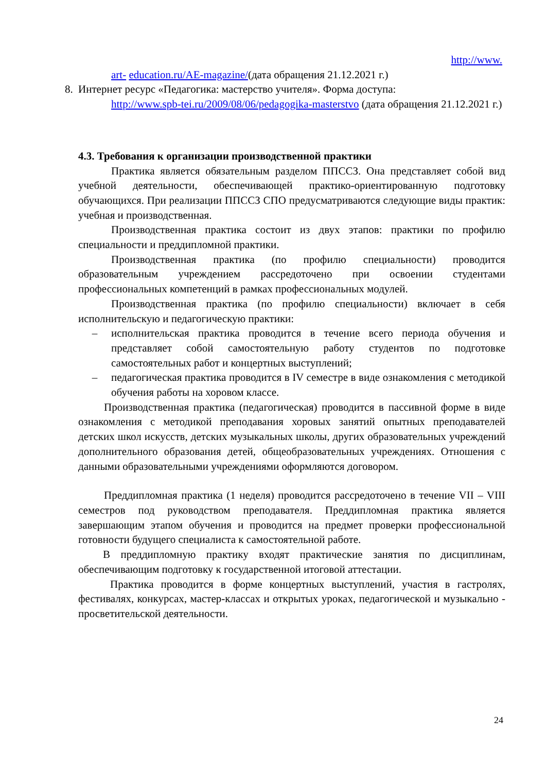http://www.
art- education.ru/AE-magazine/(дата обращения 21.12.2021 г.)
8. Интернет ресурс «Педагогика: мастерство учителя». Форма доступа:
http://www.spb-tei.ru/2009/08/06/pedagogika-masterstvo (дата обращения 21.12.2021 г.)
4.3. Требования к организации производственной практики
Практика является обязательным разделом ППССЗ. Она представляет собой вид учебной деятельности, обеспечивающей практико-ориентированную подготовку обучающихся. При реализации ППССЗ СПО предусматриваются следующие виды практик: учебная и производственная.
Производственная практика состоит из двух этапов: практики по профилю специальности и преддипломной практики.
Производственная практика (по профилю специальности) проводится образовательным учреждением рассредоточено при освоении студентами профессиональных компетенций в рамках профессиональных модулей.
Производственная практика (по профилю специальности) включает в себя исполнительскую и педагогическую практики:
– исполнительская практика проводится в течение всего периода обучения и представляет собой самостоятельную работу студентов по подготовке самостоятельных работ и концертных выступлений;
– педагогическая практика проводится в IV семестре в виде ознакомления с методикой обучения работы на хоровом классе.
Производственная практика (педагогическая) проводится в пассивной форме в виде ознакомления с методикой преподавания хоровых занятий опытных преподавателей детских школ искусств, детских музыкальных школы, других образовательных учреждений дополнительного образования детей, общеобразовательных учреждениях. Отношения с данными образовательными учреждениями оформляются договором.
Преддипломная практика (1 неделя) проводится рассредоточено в течение VII – VIII семестров под руководством преподавателя. Преддипломная практика является завершающим этапом обучения и проводится на предмет проверки профессиональной готовности будущего специалиста к самостоятельной работе.
В преддипломную практику входят практические занятия по дисциплинам, обеспечивающим подготовку к государственной итоговой аттестации.
Практика проводится в форме концертных выступлений, участия в гастролях, фестивалях, конкурсах, мастер-классах и открытых уроках, педагогической и музыкально - просветительской деятельности.
24